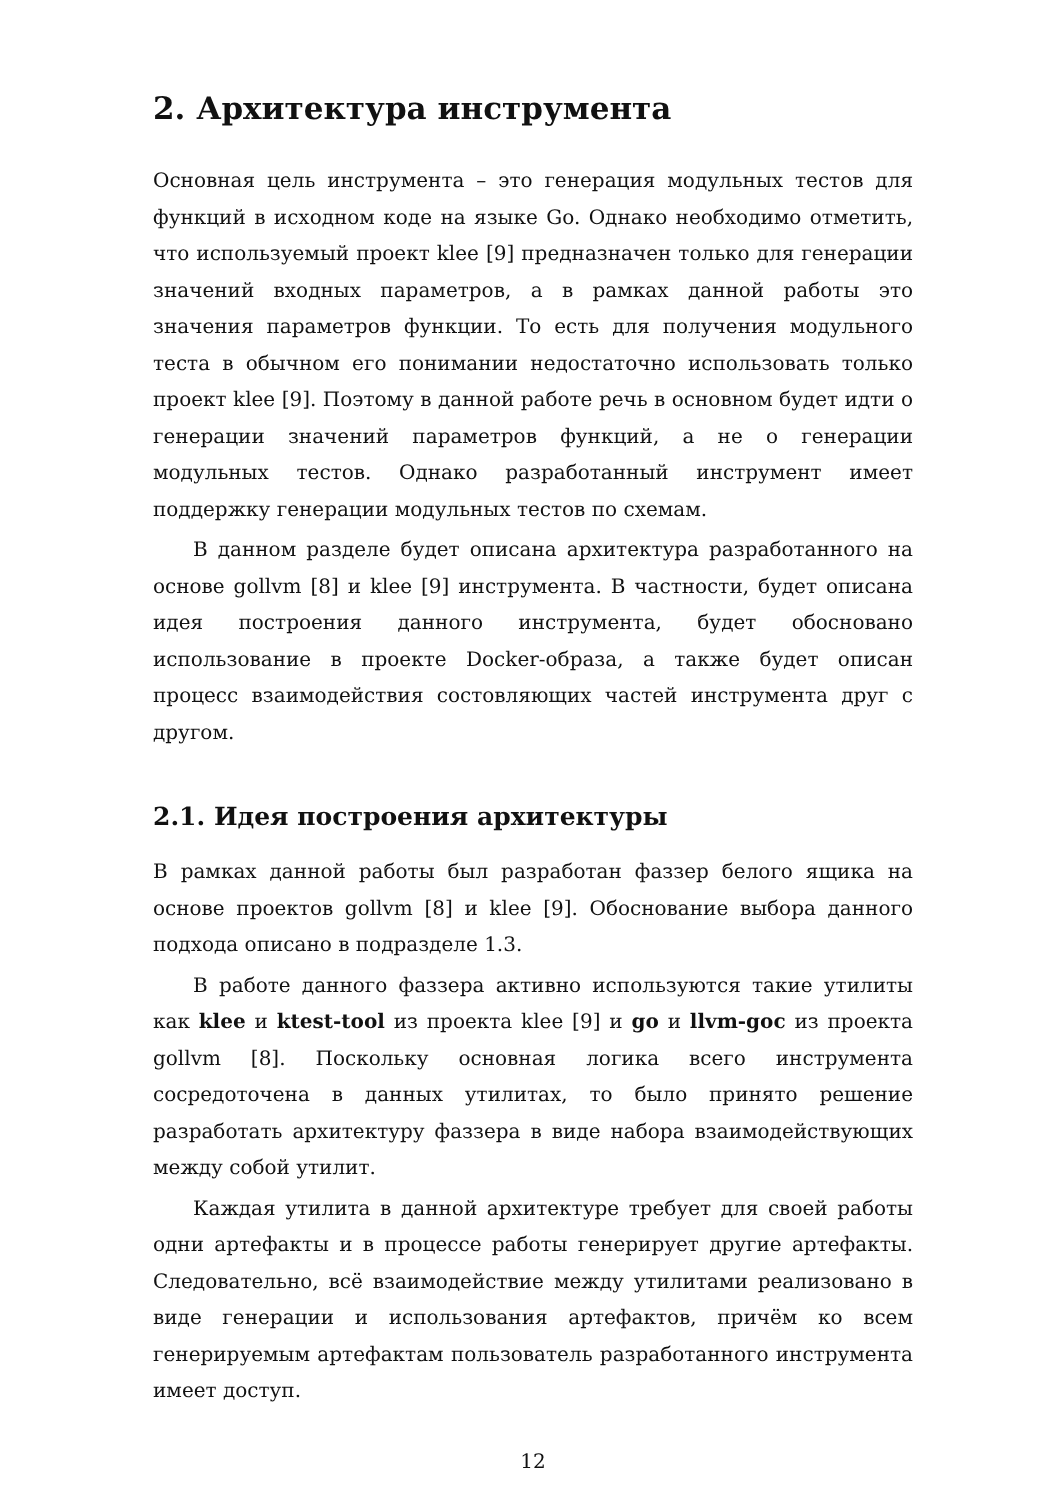2. Архитектура инструмента
Основная цель инструмента – это генерация модульных тестов для функций в исходном коде на языке Go. Однако необходимо отметить, что используемый проект klee [9] предназначен только для генерации значений входных параметров, а в рамках данной работы это значения параметров функции. То есть для получения модульного теста в обычном его понимании недостаточно использовать только проект klee [9]. Поэтому в данной работе речь в основном будет идти о генерации значений параметров функций, а не о генерации модульных тестов. Однако разработанный инструмент имеет поддержку генерации модульных тестов по схемам.
В данном разделе будет описана архитектура разработанного на основе gollvm [8] и klee [9] инструмента. В частности, будет описана идея построения данного инструмента, будет обосновано использование в проекте Docker-образа, а также будет описан процесс взаимодействия состовляющих частей инструмента друг с другом.
2.1. Идея построения архитектуры
В рамках данной работы был разработан фаззер белого ящика на основе проектов gollvm [8] и klee [9]. Обоснование выбора данного подхода описано в подразделе 1.3.
В работе данного фаззера активно используются такие утилиты как klee и ktest-tool из проекта klee [9] и go и llvm-goc из проекта gollvm [8]. Поскольку основная логика всего инструмента сосредоточена в данных утилитах, то было принято решение разработать архитектуру фаззера в виде набора взаимодействующих между собой утилит.
Каждая утилита в данной архитектуре требует для своей работы одни артефакты и в процессе работы генерирует другие артефакты. Следовательно, всё взаимодействие между утилитами реализовано в виде генерации и использования артефактов, причём ко всем генерируемым артефактам пользователь разработанного инструмента имеет доступ.
12